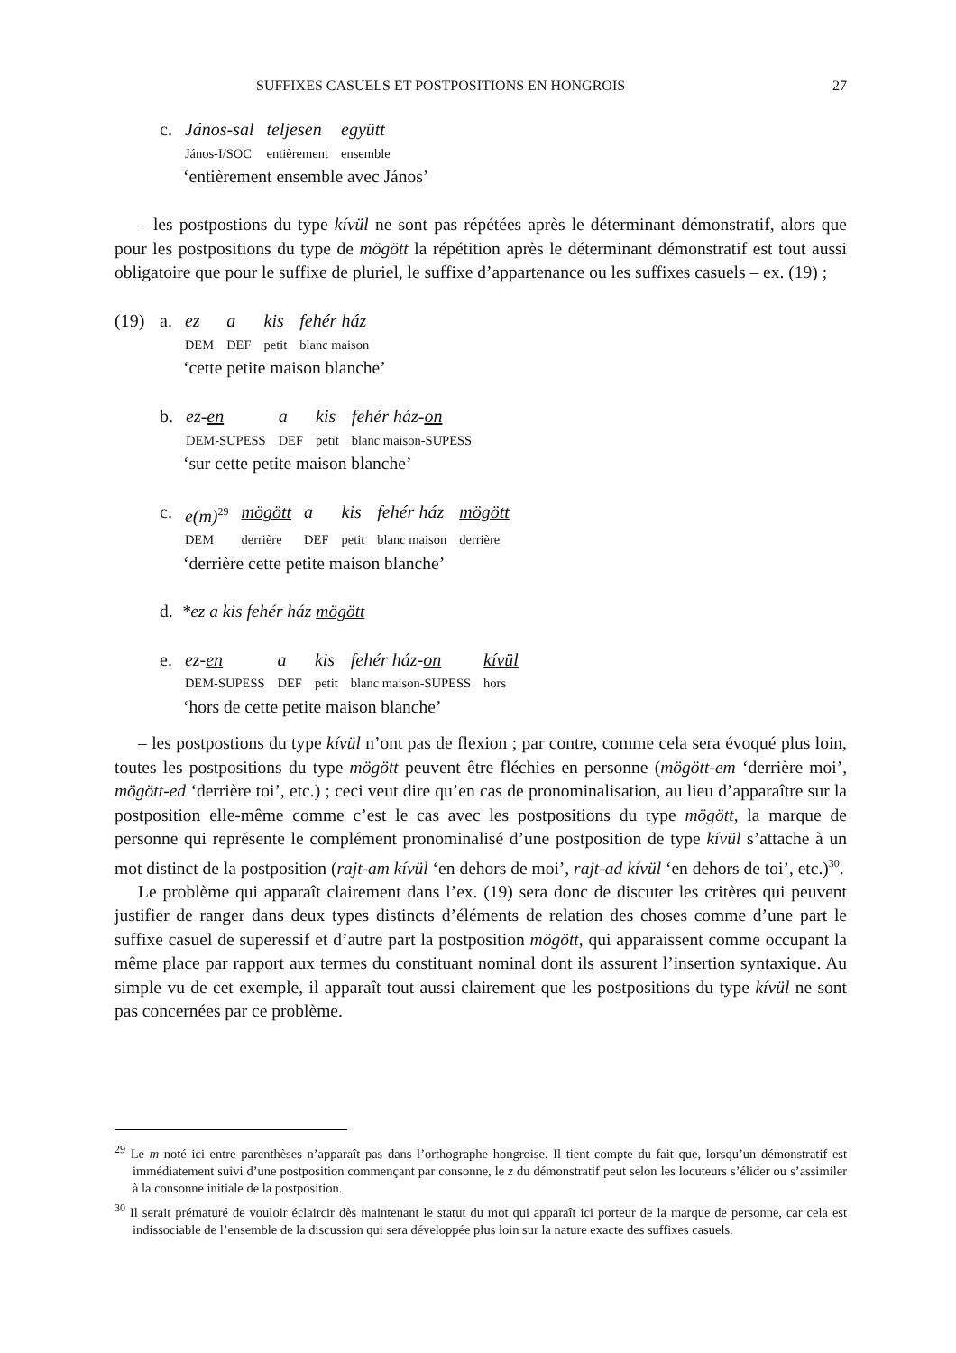SUFFIXES CASUELS ET POSTPOSITIONS EN HONGROIS 27
| c. | János-sal | teljesen | együtt |
| | János-I/SOC | entièrement | ensemble |
‘entièrement ensemble avec János’
– les postpostions du type kívül ne sont pas répétées après le déterminant démonstratif, alors que pour les postpositions du type de mögött la répétition après le déterminant démonstratif est tout aussi obligatoire que pour le suffixe de pluriel, le suffixe d’appartenance ou les suffixes casuels – ex. (19) ;
| (19) | a. | ez | a | kis | fehér ház |
| | | DEM | DEF | petit | blanc maison |
‘cette petite maison blanche’
| b. | ez- en | a | kis | fehér ház- on |
| | DEM-SUPESS | DEF | petit | blanc maison-SUPESS |
‘sur cette petite maison blanche’
| c. | e(m)<sup>29</sup> | mögött | a | kis | fehér ház | mögött |
| | DEM | derrière | DEF | petit | blanc maison | derrière |
‘derrière cette petite maison blanche’
d. *ez a kis fehér ház mögött
| e. | ez- en | a | kis | fehér ház- on | kívül |
| | DEM-SUPESS | DEF | petit | blanc maison-SUPESS | hors |
‘hors de cette petite maison blanche’
– les postpostions du type kívül n’ont pas de flexion ; par contre, comme cela sera évoqué plus loin, toutes les postpositions du type mögött peuvent être fléchies en personne (mögött-em ‘derrière moi’, mögött-ed ‘derrière toi’, etc.) ; ceci veut dire qu’en cas de pronominalisation, au lieu d’apparaître sur la postposition elle-même comme c’est le cas avec les postpositions du type mögött, la marque de personne qui représente le complément pronominalisé d’une postposition de type kívül s’attache à un mot distinct de la postposition (rajt-am kívül ‘en dehors de moi’, rajt-ad kívül ‘en dehors de toi’, etc.)<sup>30</sup>.
Le problème qui apparaît clairement dans l’ex. (19) sera donc de discuter les critères qui peuvent justifier de ranger dans deux types distincts d’éléments de relation des choses comme d’une part le suffixe casuel de superessif et d’autre part la postposition mögött, qui apparaissent comme occupant la même place par rapport aux termes du constituant nominal dont ils assurent l’insertion syntaxique. Au simple vu de cet exemple, il apparaît tout aussi clairement que les postpositions du type kívül ne sont pas concernées par ce problème.
<sup>29</sup> Le m noté ici entre parenthèses n’apparaît pas dans l’orthographe hongroise. Il tient compte du fait que, lorsqu’un démonstratif est immédiatement suivi d’une postposition commençant par consonne, le z du démonstratif peut selon les locuteurs s’élider ou s’assimiler à la consonne initiale de la postposition.
<sup>30</sup> Il serait prématuré de vouloir éclaircir dès maintenant le statut du mot qui apparaît ici porteur de la marque de personne, car cela est indissociable de l’ensemble de la discussion qui sera développée plus loin sur la nature exacte des suffixes casuels.